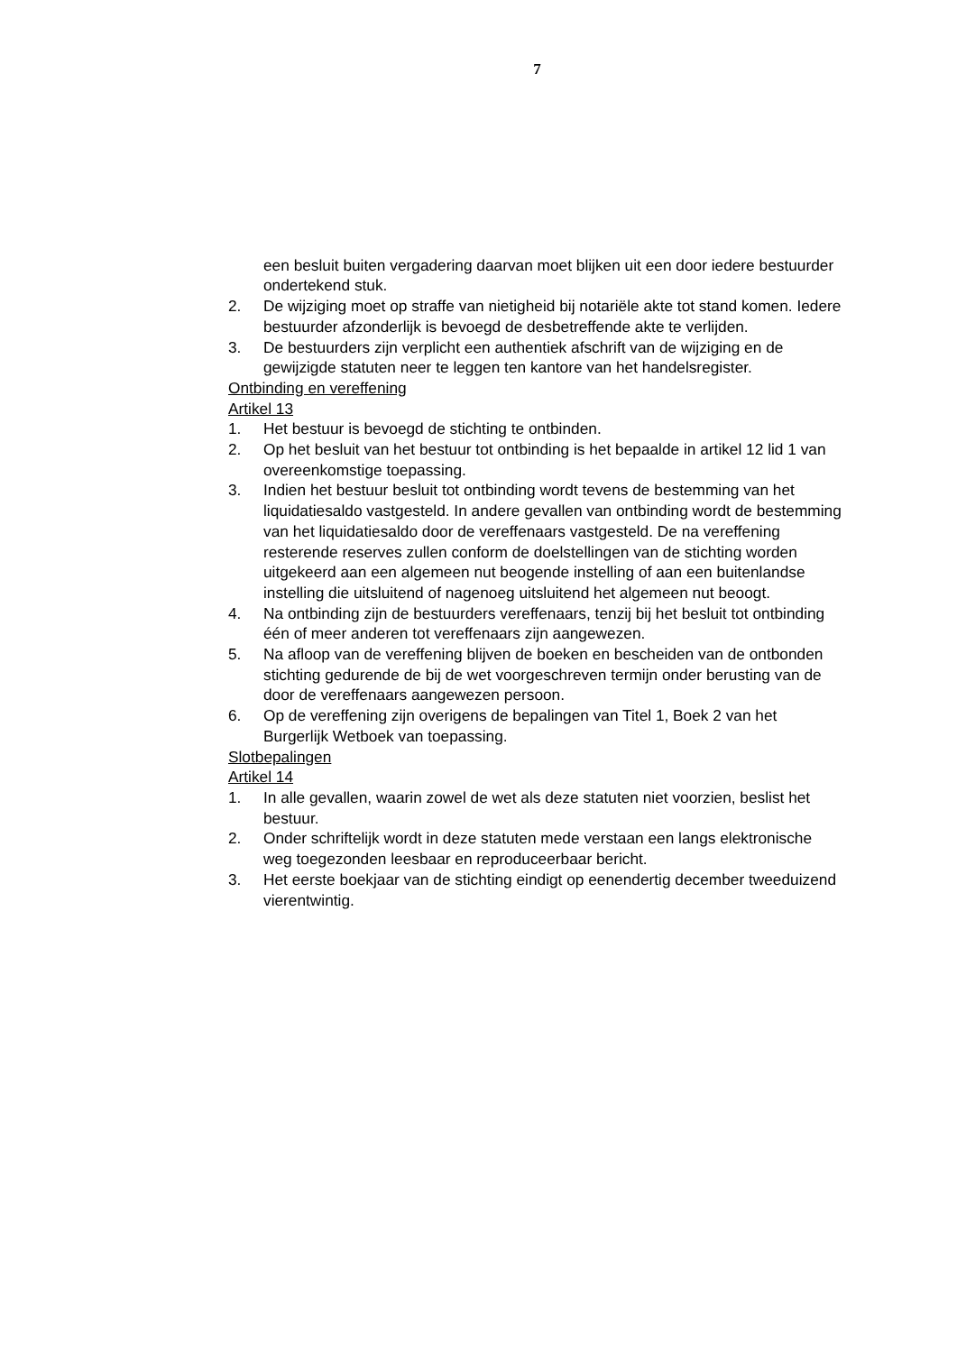7
een besluit buiten vergadering daarvan moet blijken uit een door iedere bestuurder ondertekend stuk.
2. De wijziging moet op straffe van nietigheid bij notariële akte tot stand komen. Iedere bestuurder afzonderlijk is bevoegd de desbetreffende akte te verlijden.
3. De bestuurders zijn verplicht een authentiek afschrift van de wijziging en de gewijzigde statuten neer te leggen ten kantore van het handelsregister.
Ontbinding en vereffening
Artikel 13
1. Het bestuur is bevoegd de stichting te ontbinden.
2. Op het besluit van het bestuur tot ontbinding is het bepaalde in artikel 12 lid 1 van overeenkomstige toepassing.
3. Indien het bestuur besluit tot ontbinding wordt tevens de bestemming van het liquidatiesaldo vastgesteld. In andere gevallen van ontbinding wordt de bestemming van het liquidatiesaldo door de vereffenaars vastgesteld. De na vereffening resterende reserves zullen conform de doelstellingen van de stichting worden uitgekeerd aan een algemeen nut beogende instelling of aan een buitenlandse instelling die uitsluitend of nagenoeg uitsluitend het algemeen nut beoogt.
4. Na ontbinding zijn de bestuurders vereffenaars, tenzij bij het besluit tot ontbinding één of meer anderen tot vereffenaars zijn aangewezen.
5. Na afloop van de vereffening blijven de boeken en bescheiden van de ontbonden stichting gedurende de bij de wet voorgeschreven termijn onder berusting van de door de vereffenaars aangewezen persoon.
6. Op de vereffening zijn overigens de bepalingen van Titel 1, Boek 2 van het Burgerlijk Wetboek van toepassing.
Slotbepalingen
Artikel 14
1. In alle gevallen, waarin zowel de wet als deze statuten niet voorzien, beslist het bestuur.
2. Onder schriftelijk wordt in deze statuten mede verstaan een langs elektronische weg toegezonden leesbaar en reproduceerbaar bericht.
3. Het eerste boekjaar van de stichting eindigt op eenendertig december tweeduizend vierentwintig.